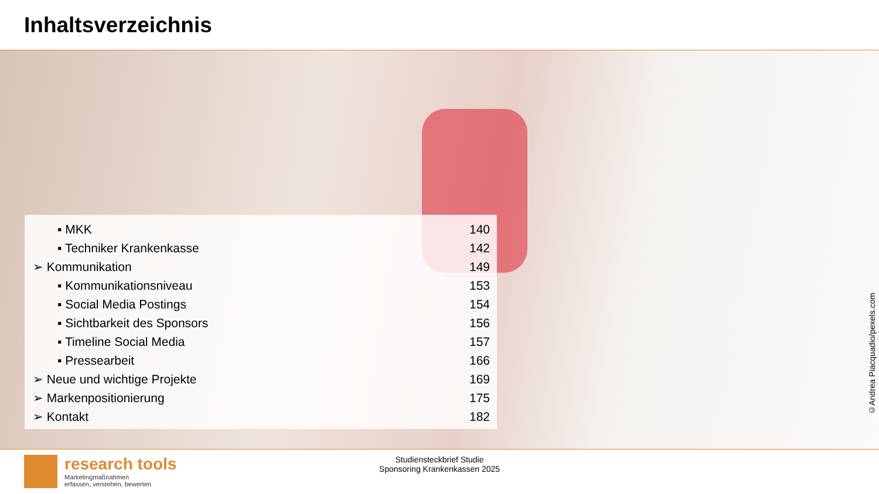Inhaltsverzeichnis
| ▪ MKK | 140 |
| ▪ Techniker Krankenkasse | 142 |
| ➢ Kommunikation | 149 |
| ▪ Kommunikationsniveau | 153 |
| ▪ Social Media Postings | 154 |
| ▪ Sichtbarkeit des Sponsors | 156 |
| ▪ Timeline Social Media | 157 |
| ▪ Pressearbeit | 166 |
| ➢ Neue und wichtige Projekte | 169 |
| ➢ Markenpositionierung | 175 |
| ➢ Kontakt | 182 |
©Andrea Piacquadio/pexels.com
research tools
Marketingmaßnahmen
erfassen, verstehen, bewerten
Studiensteckbrief Studie
Sponsoring Krankenkassen 2025